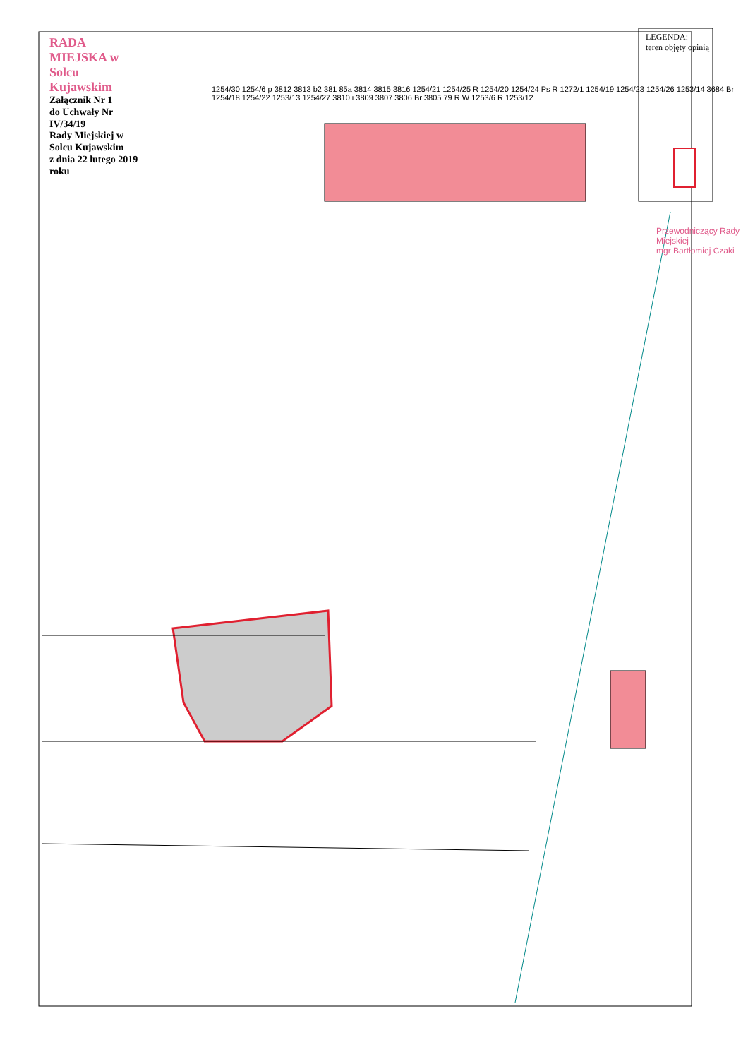RADA MIEJSKA w Solcu Kujawskim
Załącznik Nr 1
do Uchwały Nr IV/34/19
Rady Miejskiej w Solcu Kujawskim
z dnia 22 lutego 2019 roku
LEGENDA:
teren objęty opinią
Przewodniczący Rady Miejskiej
mgr Bartłomiej Czaki
1254/30 1254/6 p 3812 3813 b2 381 85a 3814 3815 3816 1254/21 1254/25 R 1254/20 1254/24 Ps R 1272/1 1254/19 1254/23 1254/26 1253/14 3684 Br 1254/18 1254/22 1253/13 1254/27 3810 i 3809 3807 3806 Br 3805 79 R W 1253/6 R 1253/12